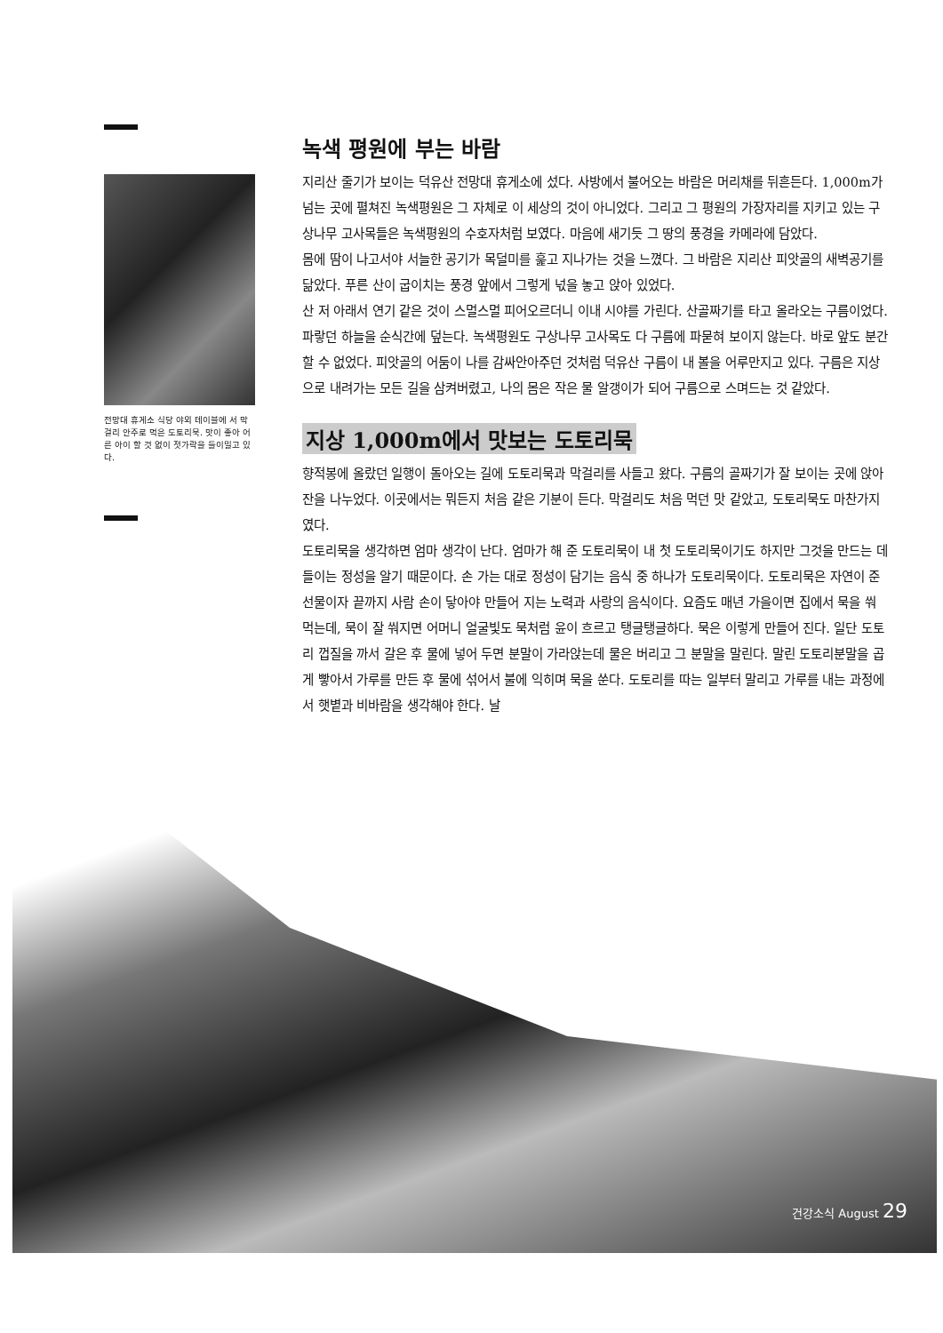전망대 휴게소 식당 야외 테이블에 서 막걸리 안주로 먹은 도토리묵. 맛이 좋아 어른 아이 할 것 없이 젓가락을 들이밀고 있다.
녹색 평원에 부는 바람
지리산 줄기가 보이는 덕유산 전망대 휴게소에 섰다. 사방에서 불어오는 바람은 머리채를 뒤흔든다. 1,000m가 넘는 곳에 펼쳐진 녹색평원은 그 자체로 이 세상의 것이 아니었다. 그리고 그 평원의 가장자리를 지키고 있는 구상나무 고사목들은 녹색평원의 수호자처럼 보였다. 마음에 새기듯 그 땅의 풍경을 카메라에 담았다.
몸에 땀이 나고서야 서늘한 공기가 목덜미를 훑고 지나가는 것을 느꼈다. 그 바람은 지리산 피앗골의 새벽공기를 닮았다. 푸른 산이 굽이치는 풍경 앞에서 그렇게 넋을 놓고 앉아 있었다.
산 저 아래서 연기 같은 것이 스멀스멀 피어오르더니 이내 시야를 가린다. 산골짜기를 타고 올라오는 구름이었다. 파랗던 하늘을 순식간에 덮는다. 녹색평원도 구상나무 고사목도 다 구름에 파묻혀 보이지 않는다. 바로 앞도 분간할 수 없었다. 피앗골의 어둠이 나를 감싸안아주던 것처럼 덕유산 구름이 내 볼을 어루만지고 있다. 구름은 지상으로 내려가는 모든 길을 삼켜버렸고, 나의 몸은 작은 물 알갱이가 되어 구름으로 스며드는 것 같았다.
지상 1,000m에서 맛보는 도토리묵
향적봉에 올랐던 일행이 돌아오는 길에 도토리묵과 막걸리를 사들고 왔다. 구름의 골짜기가 잘 보이는 곳에 앉아 잔을 나누었다. 이곳에서는 뭐든지 처음 같은 기분이 든다. 막걸리도 처음 먹던 맛 같았고, 도토리묵도 마찬가지였다.
도토리묵을 생각하면 엄마 생각이 난다. 엄마가 해 준 도토리묵이 내 첫 도토리묵이기도 하지만 그것을 만드는 데 들이는 정성을 알기 때문이다. 손 가는 대로 정성이 담기는 음식 중 하나가 도토리묵이다. 도토리묵은 자연이 준 선물이자 끝까지 사람 손이 닿아야 만들어 지는 노력과 사랑의 음식이다. 요즘도 매년 가을이면 집에서 묵을 쒀 먹는데, 묵이 잘 쒀지면 어머니 얼굴빛도 묵처럼 윤이 흐르고 탱글탱글하다. 묵은 이렇게 만들어 진다. 일단 도토리 껍질을 까서 갈은 후 물에 넣어 두면 분말이 가라앉는데 물은 버리고 그 분말을 말린다. 말린 도토리분말을 곱게 빻아서 가루를 만든 후 물에 섞어서 불에 익히며 묵을 쑨다. 도토리를 따는 일부터 말리고 가루를 내는 과정에서 햇볕과 비바람을 생각해야 한다. 날
건강소식 August 29